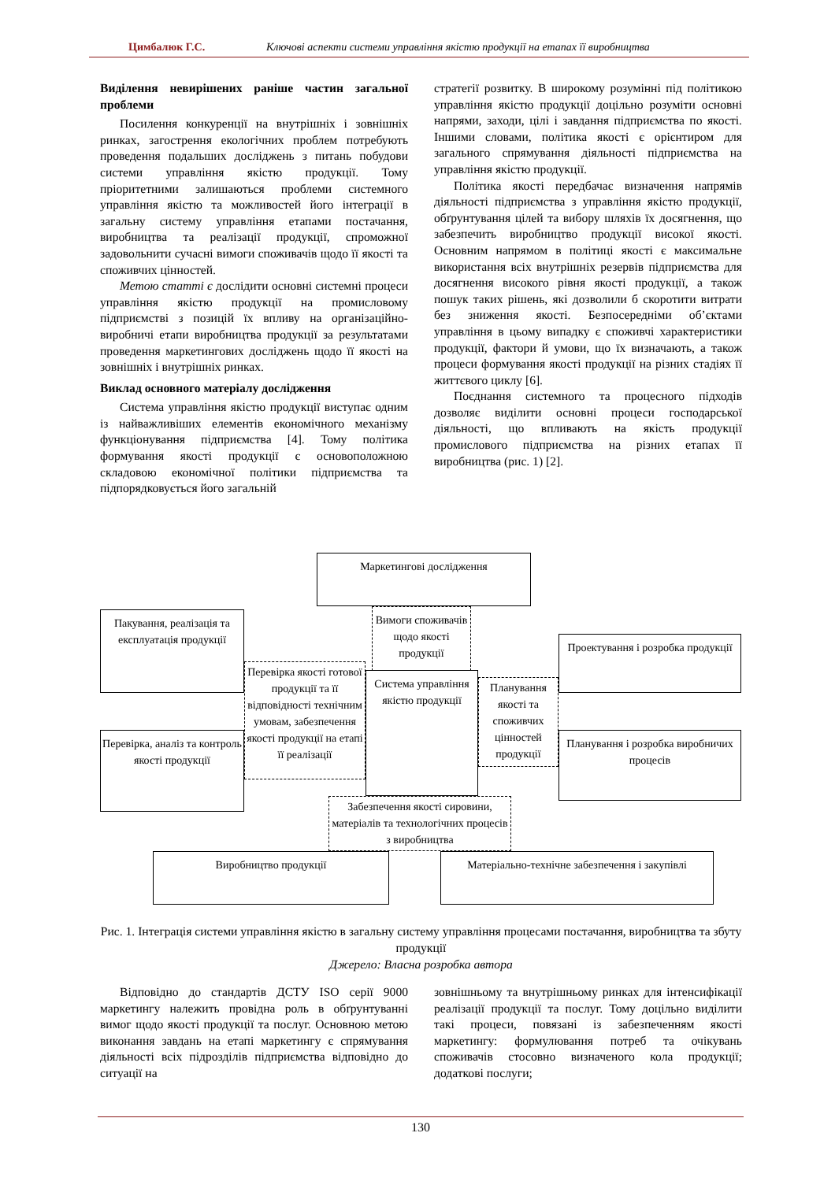Цимбалюк Г.С. Ключові аспекти системи управління якістю продукції на етапах її виробництва
Виділення невирішених раніше частин загальної проблеми
Посилення конкуренції на внутрішніх і зовнішніх ринках, загострення екологічних проблем потребують проведення подальших досліджень з питань побудови системи управління якістю продукції. Тому пріоритетними залишаються проблеми системного управління якістю та можливостей його інтеграції в загальну систему управління етапами постачання, виробництва та реалізації продукції, спроможної задовольнити сучасні вимоги споживачів щодо її якості та споживчих цінностей.
Метою статті є дослідити основні системні процеси управління якістю продукції на промисловому підприємстві з позицій їх впливу на організаційно-виробничі етапи виробництва продукції за результатами проведення маркетингових досліджень щодо її якості на зовнішніх і внутрішніх ринках.
Виклад основного матеріалу дослідження
Система управління якістю продукції виступає одним із найважливіших елементів економічного механізму функціонування підприємства [4]. Тому політика формування якості продукції є основоположною складовою економічної політики підприємства та підпорядковується його загальній
стратегії розвитку. В широкому розумінні під політикою управління якістю продукції доцільно розуміти основні напрями, заходи, цілі і завдання підприємства по якості. Іншими словами, політика якості є орієнтиром для загального спрямування діяльності підприємства на управління якістю продукції.
Політика якості передбачає визначення напрямів діяльності підприємства з управління якістю продукції, обґрунтування цілей та вибору шляхів їх досягнення, що забезпечить виробництво продукції високої якості. Основним напрямом в політиці якості є максимальне використання всіх внутрішніх резервів підприємства для досягнення високого рівня якості продукції, а також пошук таких рішень, які дозволили б скоротити витрати без зниження якості. Безпосередніми об’єктами управління в цьому випадку є споживчі характеристики продукції, фактори й умови, що їх визначають, а також процеси формування якості продукції на різних стадіях її життєвого циклу [6].
Поєднання системного та процесного підходів дозволяє виділити основні процеси господарської діяльності, що впливають на якість продукції промислового підприємства на різних етапах її виробництва (рис. 1) [2].
Маркетингові дослідження
Вимоги споживачів щодо якості продукції
Пакування, реалізація та експлуатація продукції
Проектування і розробка продукції
Перевірка якості готової продукції та її відповідності технічним умовам, забезпечення якості продукції на етапі її реалізації
Система управління якістю продукції
Планування якості та споживчих цінностей продукції
Перевірка, аналіз та контроль якості продукції
Планування і розробка виробничих процесів
Забезпечення якості сировини, матеріалів та технологічних процесів з виробництва
Виробництво продукції
Матеріально-технічне забезпечення і закупівлі
Рис. 1. Інтеграція системи управління якістю в загальну систему управління процесами постачання, виробництва та збуту продукції
Джерело: Власна розробка автора
Відповідно до стандартів ДСТУ ISO серії 9000 маркетингу належить провідна роль в обґрунтуванні вимог щодо якості продукції та послуг. Основною метою виконання завдань на етапі маркетингу є спрямування діяльності всіх підрозділів підприємства відповідно до ситуації на
зовнішньому та внутрішньому ринках для інтенсифікації реалізації продукції та послуг. Тому доцільно виділити такі процеси, повязані із забезпеченням якості маркетингу: формулювання потреб та очікувань споживачів стосовно визначеного кола продукції; додаткові послуги;
130